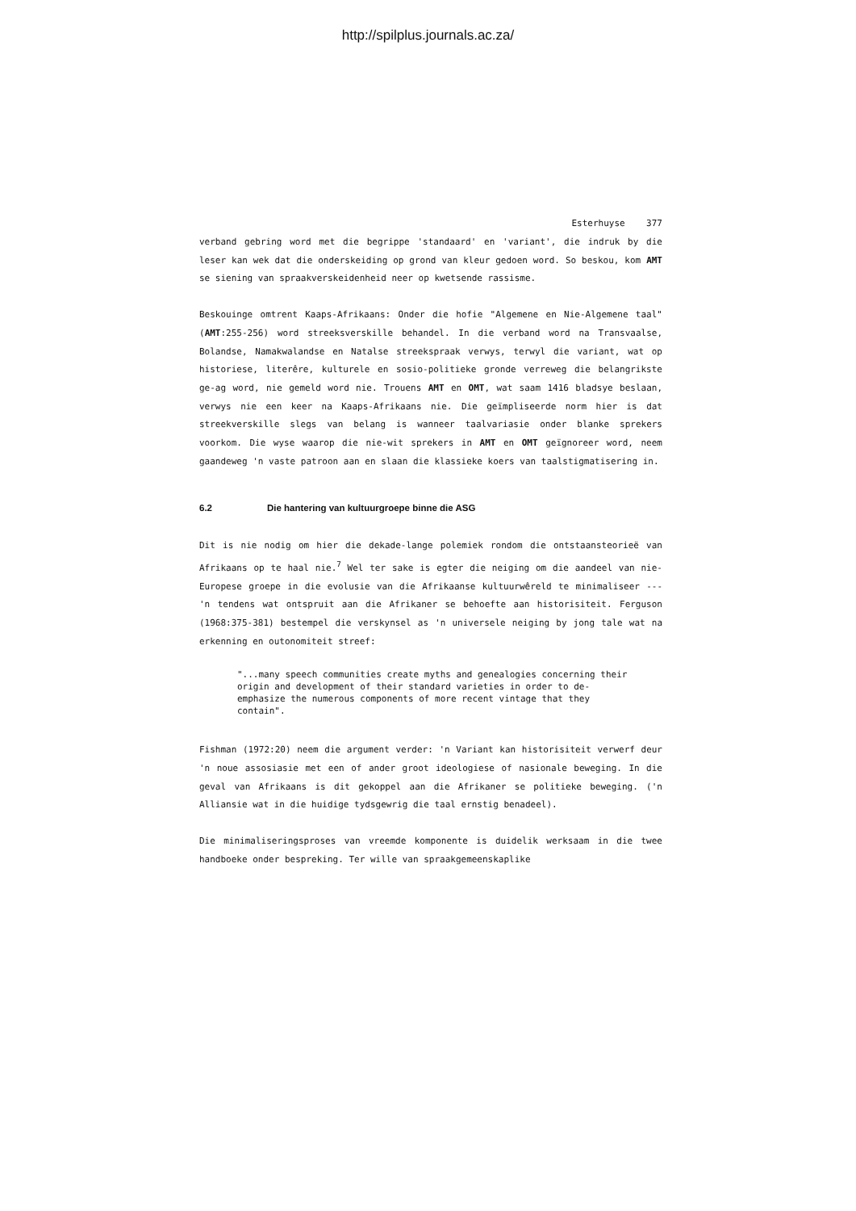http://spilplus.journals.ac.za/
Esterhuyse 377
verband gebring word met die begrippe 'standaard' en 'variant', die indruk by die leser kan wek dat die onderskeiding op grond van kleur gedoen word. So beskou, kom AMT se siening van spraakverskeidenheid neer op kwetsende rassisme.
Beskouinge omtrent Kaaps-Afrikaans: Onder die hofie "Algemene en Nie-Algemene taal" (AMT:255-256) word streeksverskille behandel. In die verband word na Transvaalse, Bolandse, Namakwalandse en Natalse streekspraak verwys, terwyl die variant, wat op historiese, literêre, kulturele en sosio-politieke gronde verreweg die belangrikste ge-ag word, nie gemeld word nie. Trouens AMT en OMT, wat saam 1416 bladsye beslaan, verwys nie een keer na Kaaps-Afrikaans nie. Die geïmpliseerde norm hier is dat streekverskille slegs van belang is wanneer taalvariasie onder blanke sprekers voorkom. Die wyse waarop die nie-wit sprekers in AMT en OMT geïgnoreer word, neem gaandeweg 'n vaste patroon aan en slaan die klassieke koers van taalstigmatisering in.
6.2 Die hantering van kultuurgroepe binne die ASG
Dit is nie nodig om hier die dekade-lange polemiek rondom die ontstaansteorieë van Afrikaans op te haal nie.<sup>7</sup> Wel ter sake is egter die neiging om die aandeel van nie-Europese groepe in die evolusie van die Afrikaanse kultuurwêreld te minimaliseer --- 'n tendens wat ontspruit aan die Afrikaner se behoefte aan historisiteit. Ferguson (1968:375-381) bestempel die verskynsel as 'n universele neiging by jong tale wat na erkenning en outonomiteit streef:
"...many speech communities create myths and genealogies concerning their origin and development of their standard varieties in order to de-emphasize the numerous components of more recent vintage that they contain".
Fishman (1972:20) neem die argument verder: 'n Variant kan historisiteit verwerf deur 'n noue assosiasie met een of ander groot ideologiese of nasionale beweging. In die geval van Afrikaans is dit gekoppel aan die Afrikaner se politieke beweging. ('n Alliansie wat in die huidige tydsgewrig die taal ernstig benadeel).
Die minimaliseringsproses van vreemde komponente is duidelik werksaam in die twee handboeke onder bespreking. Ter wille van spraakgemeenskaplike